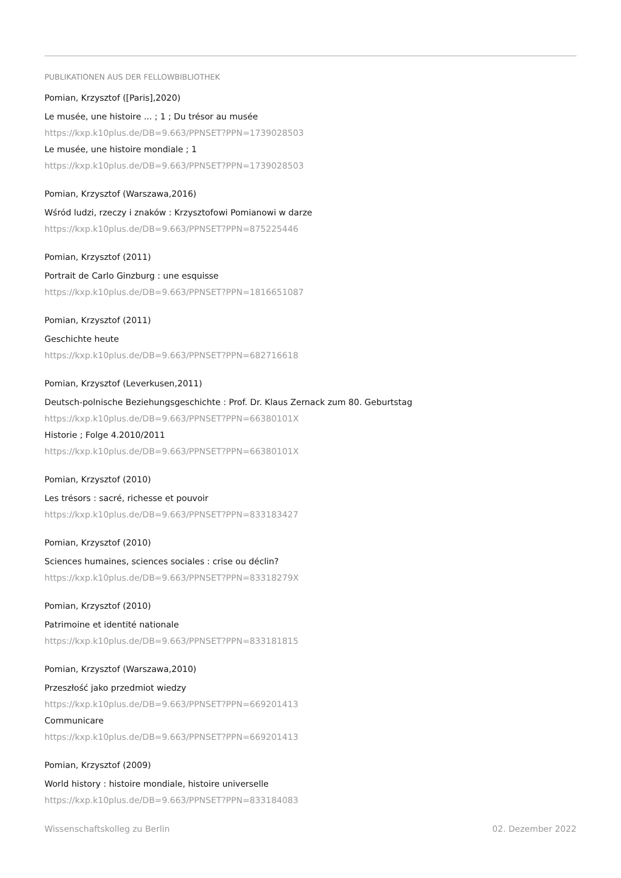PUBLIKATIONEN AUS DER FELLOWBIBLIOTHEK
Pomian, Krzysztof ([Paris],2020)
Le musée, une histoire ... ; 1 ; Du trésor au musée
https://kxp.k10plus.de/DB=9.663/PPNSET?PPN=1739028503
Le musée, une histoire mondiale ; 1
https://kxp.k10plus.de/DB=9.663/PPNSET?PPN=1739028503
Pomian, Krzysztof (Warszawa,2016)
Wśród ludzi, rzeczy i znaków : Krzysztofowi Pomianowi w darze
https://kxp.k10plus.de/DB=9.663/PPNSET?PPN=875225446
Pomian, Krzysztof (2011)
Portrait de Carlo Ginzburg : une esquisse
https://kxp.k10plus.de/DB=9.663/PPNSET?PPN=1816651087
Pomian, Krzysztof (2011)
Geschichte heute
https://kxp.k10plus.de/DB=9.663/PPNSET?PPN=682716618
Pomian, Krzysztof (Leverkusen,2011)
Deutsch-polnische Beziehungsgeschichte : Prof. Dr. Klaus Zernack zum 80. Geburtstag
https://kxp.k10plus.de/DB=9.663/PPNSET?PPN=66380101X
Historie ; Folge 4.2010/2011
https://kxp.k10plus.de/DB=9.663/PPNSET?PPN=66380101X
Pomian, Krzysztof (2010)
Les trésors : sacré, richesse et pouvoir
https://kxp.k10plus.de/DB=9.663/PPNSET?PPN=833183427
Pomian, Krzysztof (2010)
Sciences humaines, sciences sociales : crise ou déclin?
https://kxp.k10plus.de/DB=9.663/PPNSET?PPN=83318279X
Pomian, Krzysztof (2010)
Patrimoine et identité nationale
https://kxp.k10plus.de/DB=9.663/PPNSET?PPN=833181815
Pomian, Krzysztof (Warszawa,2010)
Przeszłość jako przedmiot wiedzy
https://kxp.k10plus.de/DB=9.663/PPNSET?PPN=669201413
Communicare
https://kxp.k10plus.de/DB=9.663/PPNSET?PPN=669201413
Pomian, Krzysztof (2009)
World history : histoire mondiale, histoire universelle
https://kxp.k10plus.de/DB=9.663/PPNSET?PPN=833184083
Wissenschaftskolleg zu Berlin 02. Dezember 2022